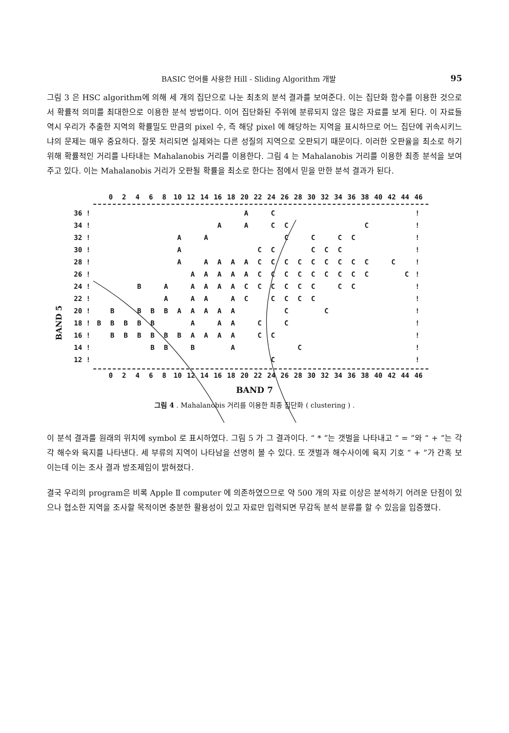BASIC 언어를 사용한 Hill - Sliding Algorithm 개발 95
그림 3 은 HSC algorithm에 의해 세 개의 집단으로 나눈 최초의 분석 결과를 보여준다. 이는 집단화 함수를 이용한 것으로서 확률적 의미를 최대한으로 이용한 분석 방법이다. 이어 집단화된 주위에 분류되지 않은 많은 자료를 보게 된다. 이 자료들 역시 우리가 추출한 지역의 확률밀도 만큼의 pixel 수, 즉 해당 pixel 에 해당하는 지역을 표시하므로 어느 집단에 귀속시키느냐의 문제는 매우 중요하다. 잘못 처리되면 실제와는 다른 성질의 지역으로 오판되기 때문이다. 이러한 오판율을 최소로 하기 위해 확률적인 거리를 나타내는 Mahalanobis 거리를 이용한다. 그림 4 는 Mahalanobis 거리를 이용한 최종 분석을 보여주고 있다. 이는 Mahalanobis 거리가 오판될 확률을 최소로 한다는 점에서 믿을 만한 분석 결과가 된다.
0 2 4 6 8 10 12 14 16 18 20 22 24 26 28 30 32 34 36 38 40 42 44 46
BAND 5
| 36 ! | | | | | | | | | | | | A | | C | | | | | | | | | | | ! |
| 34 ! | | | | | | | | | | A | | A | | C | C | | | | | | C | | | | ! |
| 32 ! | | | | | | | A | | A | | | | | | C | | C | | C | C | | | | | ! |
| 30 ! | | | | | | | A | | | | | | C | C | | | C | C | C | | | | | | ! |
| 28 ! | | | | | | | A | | A | A | A | A | C | C | C | C | C | C | C | C | C | | C | | ! |
| 26 ! | | | | | | | | A | A | A | A | A | C | C | C | C | C | C | C | C | C | | | C | ! |
| 24 ! | | | | B | | A | | A | A | A | A | C | C | C | C | C | C | | C | C | | | | | ! |
| 22 ! | | | | | | A | | A | A | | A | C | | C | C | C | C | | | | | | | | ! |
| 20 ! | | B | | B | B | B | A | A | A | A | A | | | | C | | | C | | | | | | | ! |
| 18 ! | B | B | B | B | B | | | A | | A | A | | C | | C | | | | | | | | | | ! |
| 16 ! | | B | B | B | B | B | B | A | A | A | A | | C | C | | | | | | | | | | | ! |
| 14 ! | | | | | B | B | | B | | | A | | | | | C | | | | | | | | | ! |
| 12 ! | | | | | | | | | | | | | | C | | | | | | | | | | | ! |
0 2 4 6 8 10 12 14 16 18 20 22 24 26 28 30 32 34 36 38 40 42 44 46
BAND 7
그림 4 . Mahalanobis 거리를 이용한 최종 집단화 ( clustering ) .
이 분석 결과를 원래의 위치에 symbol 로 표시하였다. 그림 5 가 그 결과이다. “ * ”는 갯벌을 나타내고 “ = ”와 “ + ”는 각각 해수와 육지를 나타낸다. 세 부류의 지역이 나타남을 선명히 볼 수 있다. 또 갯벌과 해수사이에 육지 기호 “ + ”가 간혹 보이는데 이는 조사 결과 방조제임이 밝혀졌다.
결국 우리의 program은 비록 Apple Ⅱ computer 에 의존하였으므로 약 500 개의 자료 이상은 분석하기 어려운 단점이 있으나 협소한 지역을 조사할 목적이면 충분한 활용성이 있고 자료만 입력되면 무감독 분석 분류를 할 수 있음을 입증했다.